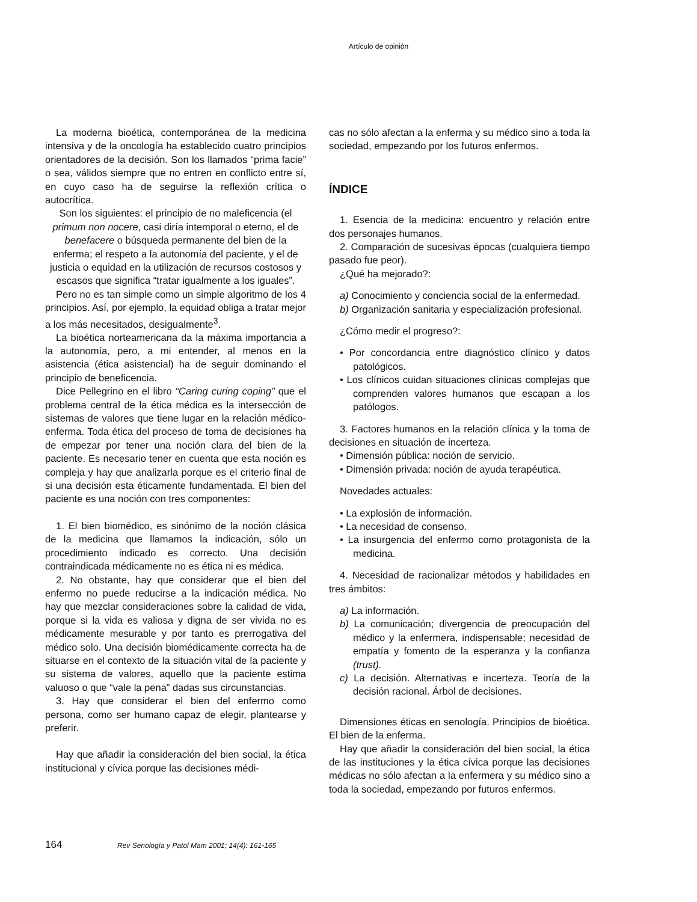Artículo de opinión
La moderna bioética, contemporánea de la medicina intensiva y de la oncología ha establecido cuatro principios orientadores de la decisión. Son los llamados “prima facie” o sea, válidos siempre que no entren en conflicto entre sí, en cuyo caso ha de seguirse la reflexión crítica o autocrítica.
Son los siguientes: el principio de no maleficencia (el primum non nocere, casi diría intemporal o eterno, el de benefacere o búsqueda permanente del bien de la enferma; el respeto a la autonomía del paciente, y el de justicia o equidad en la utilización de recursos costosos y escasos que significa “tratar igualmente a los iguales”.
Pero no es tan simple como un simple algoritmo de los 4 principios. Así, por ejemplo, la equidad obliga a tratar mejor a los más necesitados, desigualmente<sup>3</sup>.
La bioética norteamericana da la máxima importancia a la autonomía, pero, a mi entender, al menos en la asistencia (ética asistencial) ha de seguir dominando el principio de beneficencia.
Dice Pellegrino en el libro “Caring curing coping” que el problema central de la ética médica es la intersección de sistemas de valores que tiene lugar en la relación médico-enferma. Toda ética del proceso de toma de decisiones ha de empezar por tener una noción clara del bien de la paciente. Es necesario tener en cuenta que esta noción es compleja y hay que analizarla porque es el criterio final de si una decisión esta éticamente fundamentada. El bien del paciente es una noción con tres componentes:
1. El bien biomédico, es sinónimo de la noción clásica de la medicina que llamamos la indicación, sólo un procedimiento indicado es correcto. Una decisión contraindicada médicamente no es ética ni es médica.
2. No obstante, hay que considerar que el bien del enfermo no puede reducirse a la indicación médica. No hay que mezclar consideraciones sobre la calidad de vida, porque si la vida es valiosa y digna de ser vivida no es médicamente mesurable y por tanto es prerrogativa del médico solo. Una decisión biomédicamente correcta ha de situarse en el contexto de la situación vital de la paciente y su sistema de valores, aquello que la paciente estima valuoso o que “vale la pena” dadas sus circunstancias.
3. Hay que considerar el bien del enfermo como persona, como ser humano capaz de elegir, plantearse y preferir.
Hay que añadir la consideración del bien social, la ética institucional y cívica porque las decisiones médi-
cas no sólo afectan a la enferma y su médico sino a toda la sociedad, empezando por los futuros enfermos.
ÍNDICE
1. Esencia de la medicina: encuentro y relación entre dos personajes humanos.
2. Comparación de sucesivas épocas (cualquiera tiempo pasado fue peor).
¿Qué ha mejorado?:
a) Conocimiento y conciencia social de la enfermedad.
b) Organización sanitaria y especialización profesional.
¿Cómo medir el progreso?:
• Por concordancia entre diagnóstico clínico y datos patológicos.
• Los clínicos cuidan situaciones clínicas complejas que comprenden valores humanos que escapan a los patólogos.
3. Factores humanos en la relación clínica y la toma de decisiones en situación de incerteza.
• Dimensión pública: noción de servicio.
• Dimensión privada: noción de ayuda terapéutica.
Novedades actuales:
• La explosión de información.
• La necesidad de consenso.
• La insurgencia del enfermo como protagonista de la medicina.
4. Necesidad de racionalizar métodos y habilidades en tres ámbitos:
a) La información.
b) La comunicación; divergencia de preocupación del médico y la enfermera, indispensable; necesidad de empatía y fomento de la esperanza y la confianza (trust).
c) La decisión. Alternativas e incerteza. Teoría de la decisión racional. Árbol de decisiones.
Dimensiones éticas en senología. Principios de bioética. El bien de la enferma.
Hay que añadir la consideración del bien social, la ética de las instituciones y la ética cívica porque las decisiones médicas no sólo afectan a la enfermera y su médico sino a toda la sociedad, empezando por futuros enfermos.
164 Rev Senología y Patol Mam 2001; 14(4): 161-165